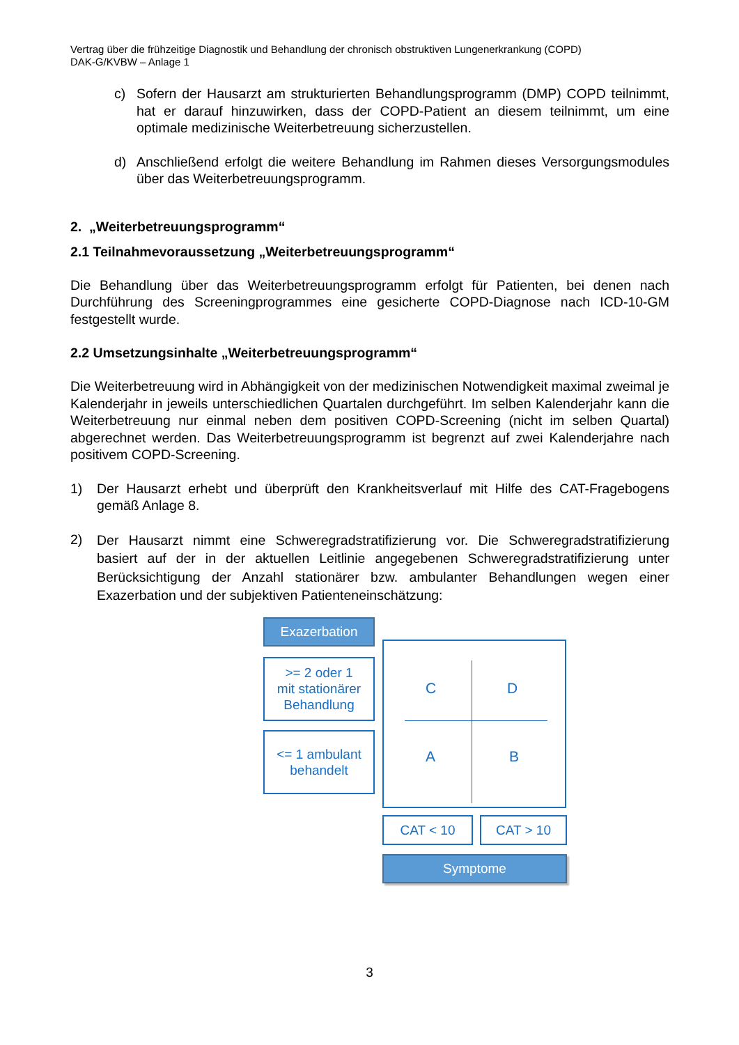Vertrag über die frühzeitige Diagnostik und Behandlung der chronisch obstruktiven Lungenerkrankung (COPD)
DAK-G/KVBW – Anlage 1
c) Sofern der Hausarzt am strukturierten Behandlungsprogramm (DMP) COPD teilnimmt, hat er darauf hinzuwirken, dass der COPD-Patient an diesem teilnimmt, um eine optimale medizinische Weiterbetreuung sicherzustellen.
d) Anschließend erfolgt die weitere Behandlung im Rahmen dieses Versorgungsmodules über das Weiterbetreuungsprogramm.
2. „Weiterbetreuungsprogramm“
2.1 Teilnahmevoraussetzung „Weiterbetreuungsprogramm“
Die Behandlung über das Weiterbetreuungsprogramm erfolgt für Patienten, bei denen nach Durchführung des Screeningprogrammes eine gesicherte COPD-Diagnose nach ICD-10-GM festgestellt wurde.
2.2 Umsetzungsinhalte „Weiterbetreuungsprogramm“
Die Weiterbetreuung wird in Abhängigkeit von der medizinischen Notwendigkeit maximal zweimal je Kalenderjahr in jeweils unterschiedlichen Quartalen durchgeführt. Im selben Kalenderjahr kann die Weiterbetreuung nur einmal neben dem positiven COPD-Screening (nicht im selben Quartal) abgerechnet werden. Das Weiterbetreuungsprogramm ist begrenzt auf zwei Kalenderjahre nach positivem COPD-Screening.
1) Der Hausarzt erhebt und überprüft den Krankheitsverlauf mit Hilfe des CAT-Fragebogens gemäß Anlage 8.
2)
Der Hausarzt nimmt eine Schweregradstratifizierung vor. Die Schweregradstratifizierung basiert auf der in der aktuellen Leitlinie angegebenen Schweregradstratifizierung unter Berücksichtigung der Anzahl stationärer bzw. ambulanter Behandlungen wegen einer Exazerbation und der subjektiven Patienteneinschätzung:
Exazerbation
>= 2 oder 1
mit stationärer
Behandlung
<= 1 ambulant
behandelt
C D
A B
CAT < 10 CAT > 10
Symptome
3